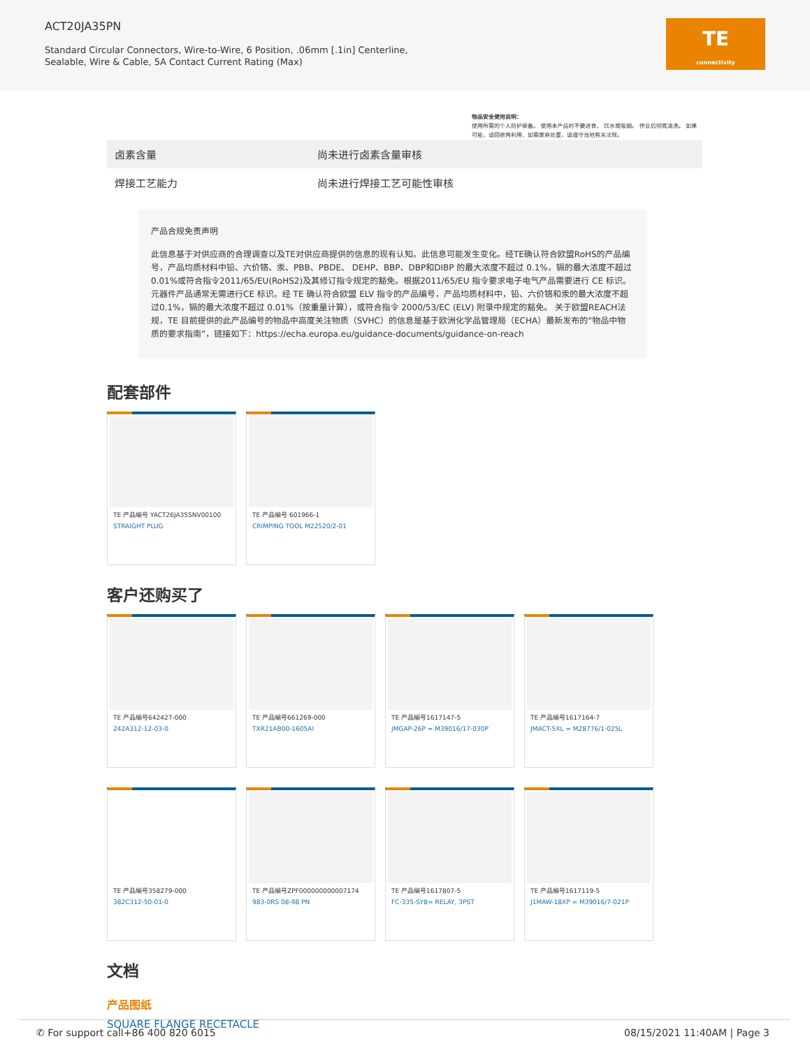ACT20JA35PN
Standard Circular Connectors, Wire-to-Wire, 6 Position, .06mm [.1in] Centerline, Sealable, Wire & Cable, 5A Contact Current Rating (Max)
TE
connectivity
物品安全使用说明：
使用所需的个人防护装备。 使用本产品时不要进食、 饮水或吸烟。 作业后彻底清洗。 如果可能，请回收再利用，如需废弃处置，请遵守当地有关法规。
| 卤素含量 | 尚未进行卤素含量审核 |
| 焊接工艺能力 | 尚未进行焊接工艺可能性审核 |
产品合规免责声明
此信息基于对供应商的合理调查以及TE对供应商提供的信息的现有认知。此信息可能发生变化。经TE确认符合欧盟RoHS的产品编号，产品均质材料中铅、六价铬、汞、PBB、PBDE、 DEHP、BBP、DBP和DIBP 的最大浓度不超过 0.1%，镉的最大浓度不超过 0.01%或符合指令2011/65/EU(RoHS2)及其修订指令规定的豁免。根据2011/65/EU 指令要求电子电气产品需要进行 CE 标识。元器件产品通常无需进行CE 标识。经 TE 确认符合欧盟 ELV 指令的产品编号，产品均质材料中，铅、六价铬和汞的最大浓度不超过0.1%，镉的最大浓度不超过 0.01%（按重量计算），或符合指令 2000/53/EC (ELV) 附录中规定的豁免。 关于欧盟REACH法规，TE 目前提供的此产品编号的物品中高度关注物质（SVHC）的信息是基于欧洲化学品管理局（ECHA）最新发布的“物品中物质的要求指南”，链接如下：https://echa.europa.eu/guidance-documents/guidance-on-reach
配套部件
TE 产品编号 YACT26JA35SNV00100
STRAIGHT PLUG
TE 产品编号 601966-1
CRIMPING TOOL M22520/2-01
客户还购买了
TE 产品编号642427-000
242A312-12-03-0
TE 产品编号661269-000
TXR21AB00-1605AI
TE 产品编号1617147-5
JMGAP-26P = M39016/17-030P
TE 产品编号1617164-7
JMACT-5XL = M28776/1-025L
TE 产品编号358279-000
382C312-50-01-0
TE 产品编号ZPF000000000007174
983-0RS 08-98 PN
TE 产品编号1617807-5
FC-335-SY8= RELAY, 3PST
TE 产品编号1617119-5
J1MAW-18XP = M39016/7-021P
文档
产品图纸
SQUARE FLANGE RECETACLE
✆ For support call+86 400 820 6015 08/15/2021 11:40AM | Page 3